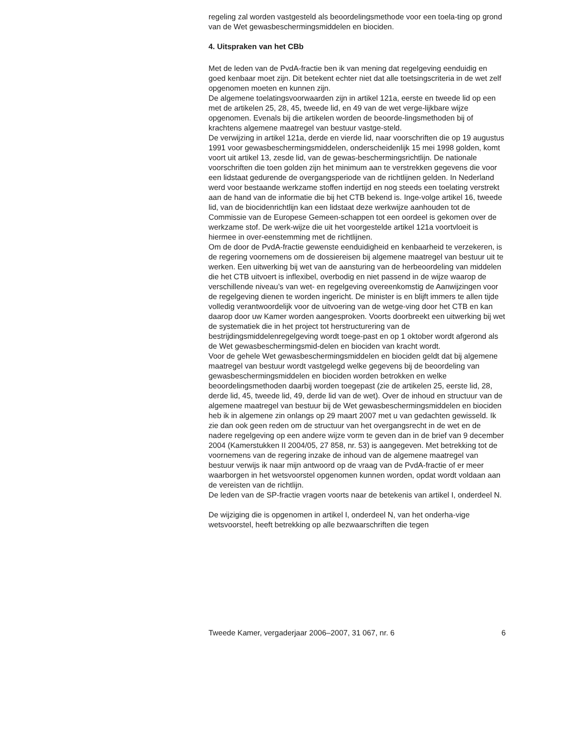regeling zal worden vastgesteld als beoordelingsmethode voor een toela-ting op grond van de Wet gewasbeschermingsmiddelen en biociden.
4. Uitspraken van het CBb
Met de leden van de PvdA-fractie ben ik van mening dat regelgeving eenduidig en goed kenbaar moet zijn. Dit betekent echter niet dat alle toetsingscriteria in de wet zelf opgenomen moeten en kunnen zijn.
De algemene toelatingsvoorwaarden zijn in artikel 121a, eerste en tweede lid op een met de artikelen 25, 28, 45, tweede lid, en 49 van de wet verge-lijkbare wijze opgenomen. Evenals bij die artikelen worden de beoorde-lingsmethoden bij of krachtens algemene maatregel van bestuur vastge-steld.
De verwijzing in artikel 121a, derde en vierde lid, naar voorschriften die op 19 augustus 1991 voor gewasbeschermingsmiddelen, onderscheidenlijk 15 mei 1998 golden, komt voort uit artikel 13, zesde lid, van de gewas-beschermingsrichtlijn. De nationale voorschriften die toen golden zijn het minimum aan te verstrekken gegevens die voor een lidstaat gedurende de overgangsperiode van de richtlijnen gelden. In Nederland werd voor bestaande werkzame stoffen indertijd en nog steeds een toelating verstrekt aan de hand van de informatie die bij het CTB bekend is. Inge-volge artikel 16, tweede lid, van de biocidenrichtlijn kan een lidstaat deze werkwijze aanhouden tot de Commissie van de Europese Gemeen-schappen tot een oordeel is gekomen over de werkzame stof. De werk-wijze die uit het voorgestelde artikel 121a voortvloeit is hiermee in over-eenstemming met de richtlijnen.
Om de door de PvdA-fractie gewenste eenduidigheid en kenbaarheid te verzekeren, is de regering voornemens om de dossiereisen bij algemene maatregel van bestuur uit te werken. Een uitwerking bij wet van de aansturing van de herbeoordeling van middelen die het CTB uitvoert is inflexibel, overbodig en niet passend in de wijze waarop de verschillende niveau’s van wet- en regelgeving overeenkomstig de Aanwijzingen voor de regelgeving dienen te worden ingericht. De minister is en blijft immers te allen tijde volledig verantwoordelijk voor de uitvoering van de wetge-ving door het CTB en kan daarop door uw Kamer worden aangesproken. Voorts doorbreekt een uitwerking bij wet de systematiek die in het project tot herstructurering van de bestrijdingsmiddelenregelgeving wordt toege-past en op 1 oktober wordt afgerond als de Wet gewasbeschermingsmid-delen en biociden van kracht wordt.
Voor de gehele Wet gewasbeschermingsmiddelen en biociden geldt dat bij algemene maatregel van bestuur wordt vastgelegd welke gegevens bij de beoordeling van gewasbeschermingsmiddelen en biociden worden betrokken en welke beoordelingsmethoden daarbij worden toegepast (zie de artikelen 25, eerste lid, 28, derde lid, 45, tweede lid, 49, derde lid van de wet). Over de inhoud en structuur van de algemene maatregel van bestuur bij de Wet gewasbeschermingsmiddelen en biociden heb ik in algemene zin onlangs op 29 maart 2007 met u van gedachten gewisseld. Ik zie dan ook geen reden om de structuur van het overgangsrecht in de wet en de nadere regelgeving op een andere wijze vorm te geven dan in de brief van 9 december 2004 (Kamerstukken II 2004/05, 27 858, nr. 53) is aangegeven. Met betrekking tot de voornemens van de regering inzake de inhoud van de algemene maatregel van bestuur verwijs ik naar mijn antwoord op de vraag van de PvdA-fractie of er meer waarborgen in het wetsvoorstel opgenomen kunnen worden, opdat wordt voldaan aan de vereisten van de richtlijn.
De leden van de SP-fractie vragen voorts naar de betekenis van artikel I, onderdeel N.
De wijziging die is opgenomen in artikel I, onderdeel N, van het onderha-vige wetsvoorstel, heeft betrekking op alle bezwaarschriften die tegen
Tweede Kamer, vergaderjaar 2006–2007, 31 067, nr. 6 6